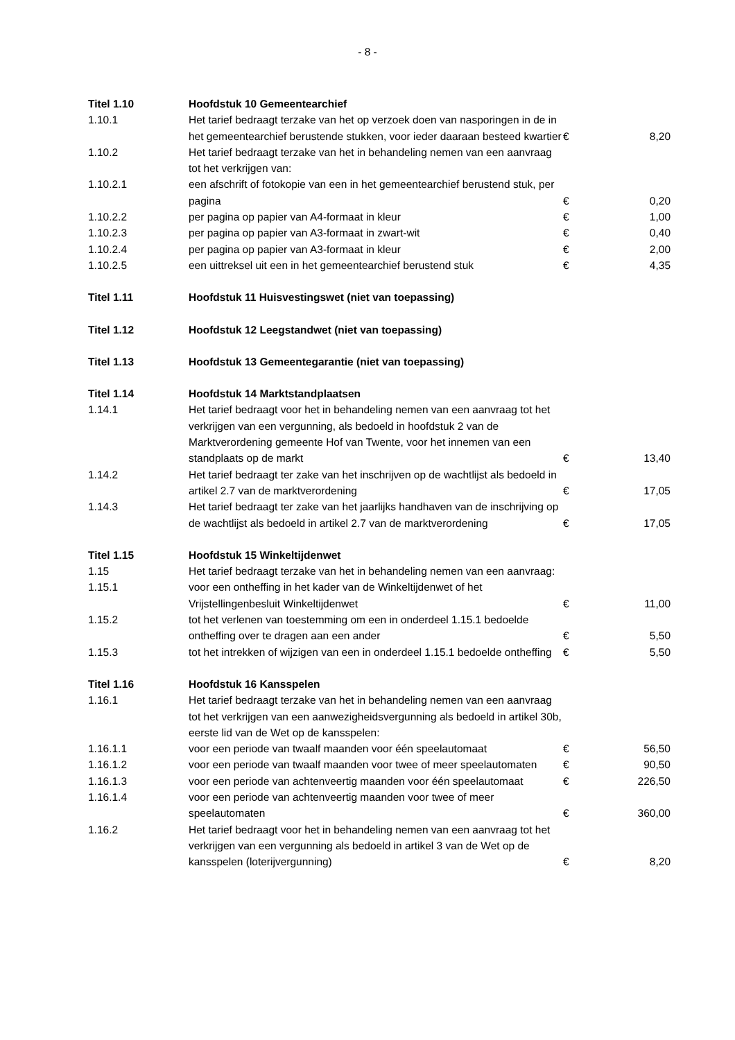- 8 -
| Titel 1.10 | Hoofdstuk 10 Gemeentearchief | | |
| 1.10.1 | Het tarief bedraagt terzake van het op verzoek doen van nasporingen in de in het gemeentearchief berustende stukken, voor ieder daaraan besteed kwartier | € | 8,20 |
| 1.10.2 | Het tarief bedraagt terzake van het in behandeling nemen van een aanvraag tot het verkrijgen van: | | |
| 1.10.2.1 | een afschrift of fotokopie van een in het gemeentearchief berustend stuk, per pagina | € | 0,20 |
| 1.10.2.2 | per pagina op papier van A4-formaat in kleur | € | 1,00 |
| 1.10.2.3 | per pagina op papier van A3-formaat in zwart-wit | € | 0,40 |
| 1.10.2.4 | per pagina op papier van A3-formaat in kleur | € | 2,00 |
| 1.10.2.5 | een uittreksel uit een in het gemeentearchief berustend stuk | € | 4,35 |
| Titel 1.11 | Hoofdstuk 11 Huisvestingswet (niet van toepassing) | | |
| Titel 1.12 | Hoofdstuk 12 Leegstandwet (niet van toepassing) | | |
| Titel 1.13 | Hoofdstuk 13 Gemeentegarantie (niet van toepassing) | | |
| Titel 1.14 | Hoofdstuk 14 Marktstandplaatsen | | |
| 1.14.1 | Het tarief bedraagt voor het in behandeling nemen van een aanvraag tot het verkrijgen van een vergunning, als bedoeld in hoofdstuk 2 van de Marktverordening gemeente Hof van Twente, voor het innemen van een standplaats op de markt | € | 13,40 |
| 1.14.2 | Het tarief bedraagt ter zake van het inschrijven op de wachtlijst als bedoeld in artikel 2.7 van de marktverordening | € | 17,05 |
| 1.14.3 | Het tarief bedraagt ter zake van het jaarlijks handhaven van de inschrijving op de wachtlijst als bedoeld in artikel 2.7 van de marktverordening | € | 17,05 |
| Titel 1.15 | Hoofdstuk 15 Winkeltijdenwet | | |
| 1.15 | Het tarief bedraagt terzake van het in behandeling nemen van een aanvraag: | | |
| 1.15.1 | voor een ontheffing in het kader van de Winkeltijdenwet of het Vrijstellingenbesluit Winkeltijdenwet | € | 11,00 |
| 1.15.2 | tot het verlenen van toestemming om een in onderdeel 1.15.1 bedoelde ontheffing over te dragen aan een ander | € | 5,50 |
| 1.15.3 | tot het intrekken of wijzigen van een in onderdeel 1.15.1 bedoelde ontheffing | € | 5,50 |
| Titel 1.16 | Hoofdstuk 16 Kansspelen | | |
| 1.16.1 | Het tarief bedraagt terzake van het in behandeling nemen van een aanvraag tot het verkrijgen van een aanwezigheidsvergunning als bedoeld in artikel 30b, eerste lid van de Wet op de kansspelen: | | |
| 1.16.1.1 | voor een periode van twaalf maanden voor één speelautomaat | € | 56,50 |
| 1.16.1.2 | voor een periode van twaalf maanden voor twee of meer speelautomaten | € | 90,50 |
| 1.16.1.3 | voor een periode van achtenveertig maanden voor één speelautomaat | € | 226,50 |
| 1.16.1.4 | voor een periode van achtenveertig maanden voor twee of meer speelautomaten | € | 360,00 |
| 1.16.2 | Het tarief bedraagt voor het in behandeling nemen van een aanvraag tot het verkrijgen van een vergunning als bedoeld in artikel 3 van de Wet op de kansspelen (loterijvergunning) | € | 8,20 |